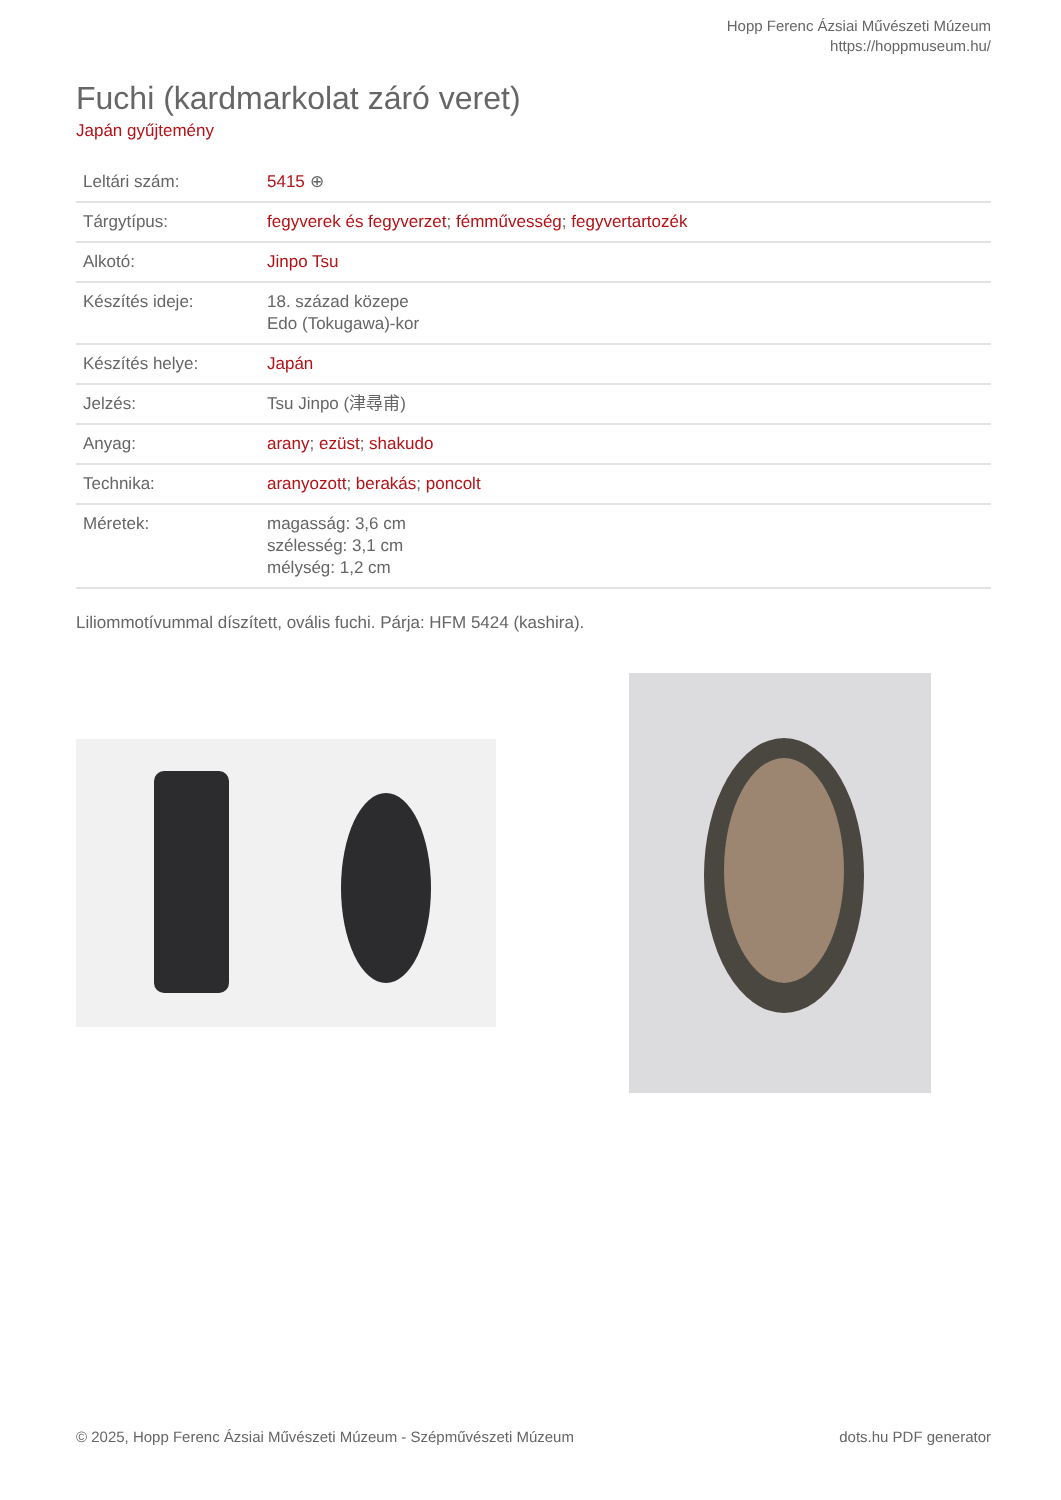Hopp Ferenc Ázsiai Művészeti Múzeum
https://hoppmuseum.hu/
Fuchi (kardmarkolat záró veret)
Japán gyűjtemény
| Leltári szám: | 5415 ⊕ |
| Tárgytípus: | fegyverek és fegyverzet ; fémművesség ; fegyvertartozék |
| Alkotó: | Jinpo Tsu |
| Készítés ideje: | 18. század közepe Edo (Tokugawa)-kor |
| Készítés helye: | Japán |
| Jelzés: | Tsu Jinpo (津尋甫) |
| Anyag: | arany ; ezüst ; shakudo |
| Technika: | aranyozott ; berakás ; poncolt |
| Méretek: | magasság: 3,6 cm szélesség: 3,1 cm mélység: 1,2 cm |
Liliommotívummal díszített, ovális fuchi. Párja: HFM 5424 (kashira).
© 2025, Hopp Ferenc Ázsiai Művészeti Múzeum - Szépművészeti Múzeum dots.hu PDF generator